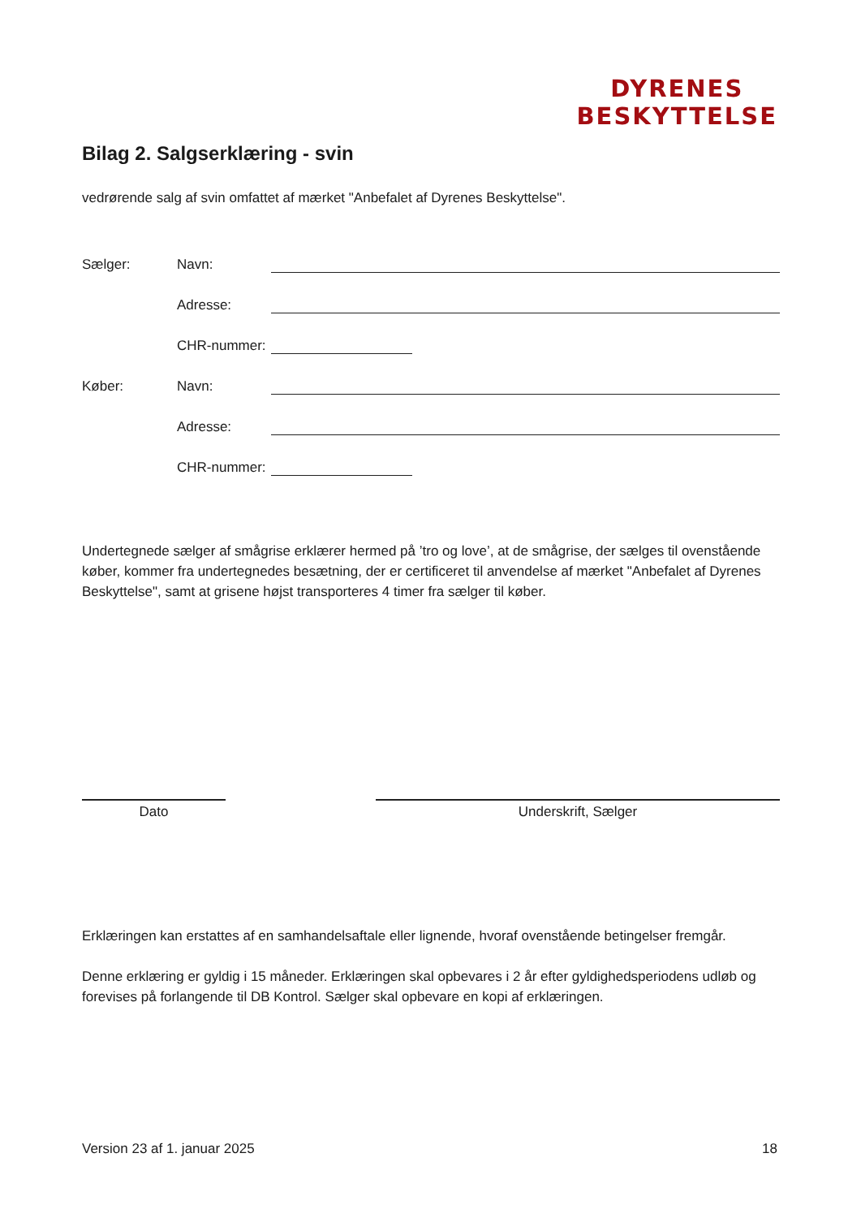DYRENES
BESKYTTELSE
Bilag 2. Salgserklæring - svin
vedrørende salg af svin omfattet af mærket "Anbefalet af Dyrenes Beskyttelse".
Sælger: Navn:
Adresse:
CHR-nummer:
Køber: Navn:
Adresse:
CHR-nummer:
Undertegnede sælger af smågrise erklærer hermed på ’tro og love’, at de smågrise, der sælges til ovenstående køber, kommer fra undertegnedes besætning, der er certificeret til anvendelse af mærket "Anbefalet af Dyrenes Beskyttelse", samt at grisene højst transporteres 4 timer fra sælger til køber.
Dato Underskrift, Sælger
Erklæringen kan erstattes af en samhandelsaftale eller lignende, hvoraf ovenstående betingelser fremgår.
Denne erklæring er gyldig i 15 måneder. Erklæringen skal opbevares i 2 år efter gyldighedsperiodens udløb og forevises på forlangende til DB Kontrol. Sælger skal opbevare en kopi af erklæringen.
Version 23 af 1. januar 2025 18